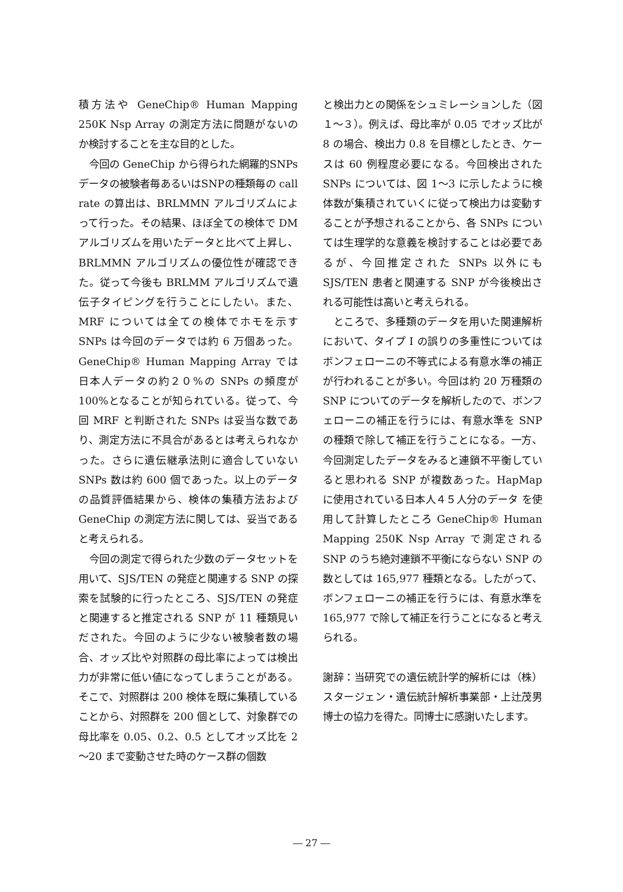積方法や GeneChip® Human Mapping 250K Nsp Array の測定方法に問題がないのか検討することを主な目的とした。
今回の GeneChip から得られた網羅的SNPsデータの被験者毎あるいはSNPの種類毎の call rate の算出は、BRLMMN アルゴリズムによって行った。その結果、ほぼ全ての検体で DM アルゴリズムを用いたデータと比べて上昇し、BRLMMN アルゴリズムの優位性が確認できた。従って今後も BRLMM アルゴリズムで遺伝子タイピングを行うことにしたい。また、MRF については全ての検体でホモを示す SNPs は今回のデータでは約 6 万個あった。GeneChip® Human Mapping Array では日本人データの約２０%の SNPs の頻度が 100%となることが知られている。従って、今回 MRF と判断された SNPs は妥当な数であり、測定方法に不具合があるとは考えられなかった。さらに遺伝継承法則に適合していない SNPs 数は約 600 個であった。以上のデータの品質評価結果から、検体の集積方法および GeneChip の測定方法に関しては、妥当であると考えられる。
今回の測定で得られた少数のデータセットを用いて、SJS/TEN の発症と関連する SNP の探索を試験的に行ったところ、SJS/TEN の発症と関連すると推定される SNP が 11 種類見いだされた。今回のように少ない被験者数の場合、オッズ比や対照群の母比率によっては検出力が非常に低い値になってしまうことがある。そこで、対照群は 200 検体を既に集積していることから、対照群を 200 個として、対象群での母比率を 0.05、0.2、0.5 としてオッズ比を 2～20 まで変動させた時のケース群の個数
と検出力との関係をシュミレーションした（図１～３）。例えば、母比率が 0.05 でオッズ比が 8 の場合、検出力 0.8 を目標としたとき、ケースは 60 例程度必要になる。今回検出された SNPs については、図 1～3 に示したように検体数が集積されていくに従って検出力は変動することが予想されることから、各 SNPs については生理学的な意義を検討することは必要であるが、今回推定された SNPs 以外にも SJS/TEN 患者と関連する SNP が今後検出される可能性は高いと考えられる。
ところで、多種類のデータを用いた関連解析において、タイプ I の誤りの多重性についてはボンフェローニの不等式による有意水準の補正が行われることが多い。今回は約 20 万種類の SNP についてのデータを解析したので、ボンフェローニの補正を行うには、有意水準を SNP の種類で除して補正を行うことになる。一方、今回測定したデータをみると連鎖不平衡していると思われる SNP が複数あった。HapMap に使用されている日本人４５人分のデータ を使用して計算したところ GeneChip® Human Mapping 250K Nsp Array で測定される SNP のうち絶対連鎖不平衡にならない SNP の数としては 165,977 種類となる。したがって、ボンフェローニの補正を行うには、有意水準を 165,977 で除して補正を行うことになると考えられる。
謝辞：当研究での遺伝統計学的解析には（株）スタージェン・遺伝統計解析事業部・上辻茂男博士の協力を得た。同博士に感謝いたします。
― 27 ―